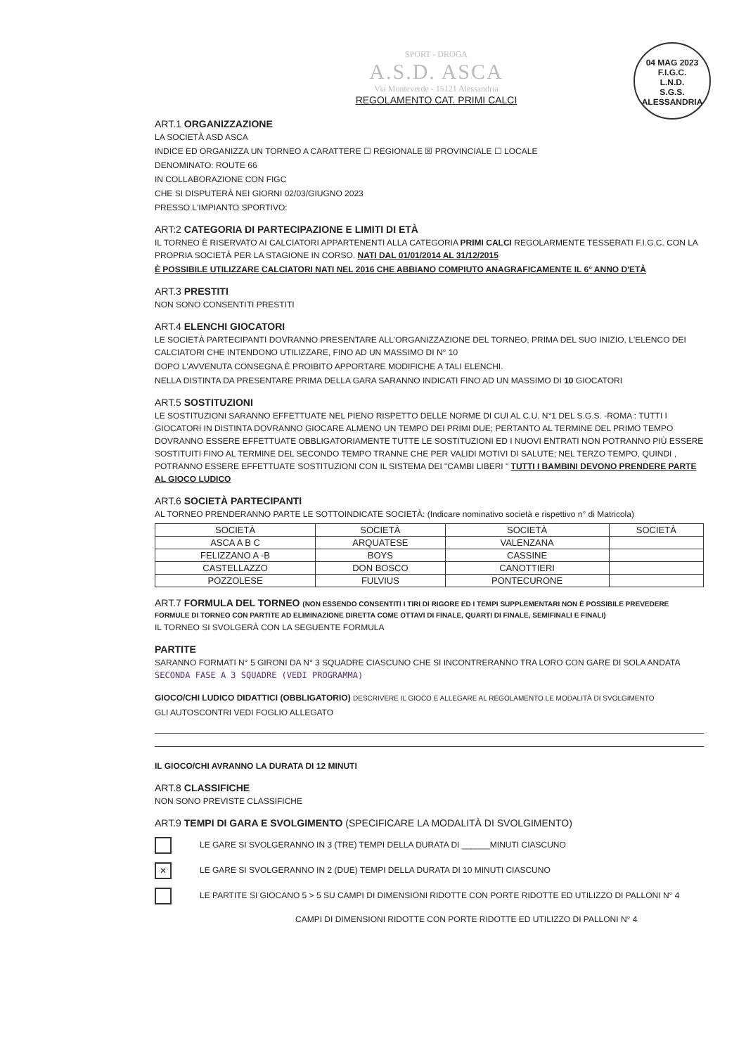04 MAG 2023
F.I.G.C.
L.N.D.
S.G.S.
ALESSANDRIA
SPORT - DROGA
A.S.D. ASCA
Via Monteverde - 15121 Alessandria
REGOLAMENTO CAT. PRIMI CALCI
ART.1 ORGANIZZAZIONE
LA SOCIETÀ ASD ASCA
INDICE ED ORGANIZZA UN TORNEO A CARATTERE ☐ REGIONALE ☒ PROVINCIALE ☐ LOCALE
DENOMINATO: ROUTE 66
IN COLLABORAZIONE CON FIGC
CHE SI DISPUTERÀ NEI GIORNI 02/03/GIUGNO 2023
PRESSO L'IMPIANTO SPORTIVO:
ART:2 CATEGORIA DI PARTECIPAZIONE E LIMITI DI ETÀ
IL TORNEO È RISERVATO AI CALCIATORI APPARTENENTI ALLA CATEGORIA PRIMI CALCI REGOLARMENTE TESSERATI F.I.G.C. CON LA PROPRIA SOCIETÀ PER LA STAGIONE IN CORSO. NATI DAL 01/01/2014 AL 31/12/2015
È POSSIBILE UTILIZZARE CALCIATORI NATI NEL 2016 CHE ABBIANO COMPIUTO ANAGRAFICAMENTE IL 6° ANNO D'ETÀ
ART.3 PRESTITI
NON SONO CONSENTITI PRESTITI
ART.4 ELENCHI GIOCATORI
LE SOCIETÀ PARTECIPANTI DOVRANNO PRESENTARE ALL'ORGANIZZAZIONE DEL TORNEO, PRIMA DEL SUO INIZIO, L'ELENCO DEI CALCIATORI CHE INTENDONO UTILIZZARE, FINO AD UN MASSIMO DI N° 10
DOPO L'AVVENUTA CONSEGNA È PROIBITO APPORTARE MODIFICHE A TALI ELENCHI.
NELLA DISTINTA DA PRESENTARE PRIMA DELLA GARA SARANNO INDICATI FINO AD UN MASSIMO DI 10 GIOCATORI
ART.5 SOSTITUZIONI
LE SOSTITUZIONI SARANNO EFFETTUATE NEL PIENO RISPETTO DELLE NORME DI CUI AL C.U. N°1 DEL S.G.S. -ROMA : TUTTI I GIOCATORI IN DISTINTA DOVRANNO GIOCARE ALMENO UN TEMPO DEI PRIMI DUE; PERTANTO AL TERMINE DEL PRIMO TEMPO DOVRANNO ESSERE EFFETTUATE OBBLIGATORIAMENTE TUTTE LE SOSTITUZIONI ED I NUOVI ENTRATI NON POTRANNO PIÙ ESSERE SOSTITUITI FINO AL TERMINE DEL SECONDO TEMPO TRANNE CHE PER VALIDI MOTIVI DI SALUTE; NEL TERZO TEMPO, QUINDI , POTRANNO ESSERE EFFETTUATE SOSTITUZIONI CON IL SISTEMA DEI "CAMBI LIBERI " TUTTI I BAMBINI DEVONO PRENDERE PARTE AL GIOCO LUDICO
ART.6 SOCIETÀ PARTECIPANTI
AL TORNEO PRENDERANNO PARTE LE SOTTOINDICATE SOCIETÀ: (Indicare nominativo società e rispettivo n° di Matricola)
| SOCIETÀ | SOCIETÀ | SOCIETÀ | SOCIETÀ |
| --- | --- | --- | --- |
| ASCA A B C | ARQUATESE | VALENZANA | |
| FELIZZANO A -B | BOYS | CASSINE | |
| CASTELLAZZO | DON BOSCO | CANOTTIERI | |
| POZZOLESE | FULVIUS | PONTECURONE | |
ART.7 FORMULA DEL TORNEO (NON ESSENDO CONSENTITI I TIRI DI RIGORE ED I TEMPI SUPPLEMENTARI NON È POSSIBILE PREVEDERE FORMULE DI TORNEO CON PARTITE AD ELIMINAZIONE DIRETTA COME OTTAVI DI FINALE, QUARTI DI FINALE, SEMIFINALI E FINALI)
IL TORNEO SI SVOLGERÀ CON LA SEGUENTE FORMULA
PARTITE
SARANNO FORMATI N° 5 GIRONI DA N° 3 SQUADRE CIASCUNO CHE SI INCONTRERANNO TRA LORO CON GARE DI SOLA ANDATA SECONDA FASE A 3 SQUADRE (VEDI PROGRAMMA)
GIOCO/CHI LUDICO DIDATTICI (OBBLIGATORIO) DESCRIVERE IL GIOCO E ALLEGARE AL REGOLAMENTO LE MODALITÀ DI SVOLGIMENTO
GLI AUTOSCONTRI VEDI FOGLIO ALLEGATO
IL GIOCO/CHI AVRANNO LA DURATA DI 12 MINUTI
ART.8 CLASSIFICHE
NON SONO PREVISTE CLASSIFICHE
ART.9 TEMPI DI GARA E SVOLGIMENTO (SPECIFICARE LA MODALITÀ DI SVOLGIMENTO)
LE GARE SI SVOLGERANNO IN 3 (TRE) TEMPI DELLA DURATA DI ______MINUTI CIASCUNO
✕ LE GARE SI SVOLGERANNO IN 2 (DUE) TEMPI DELLA DURATA DI 10 MINUTI CIASCUNO
LE PARTITE SI GIOCANO 5 > 5 SU CAMPI DI DIMENSIONI RIDOTTE CON PORTE RIDOTTE ED UTILIZZO DI PALLONI N° 4
CAMPI DI DIMENSIONI RIDOTTE CON PORTE RIDOTTE ED UTILIZZO DI PALLONI N° 4